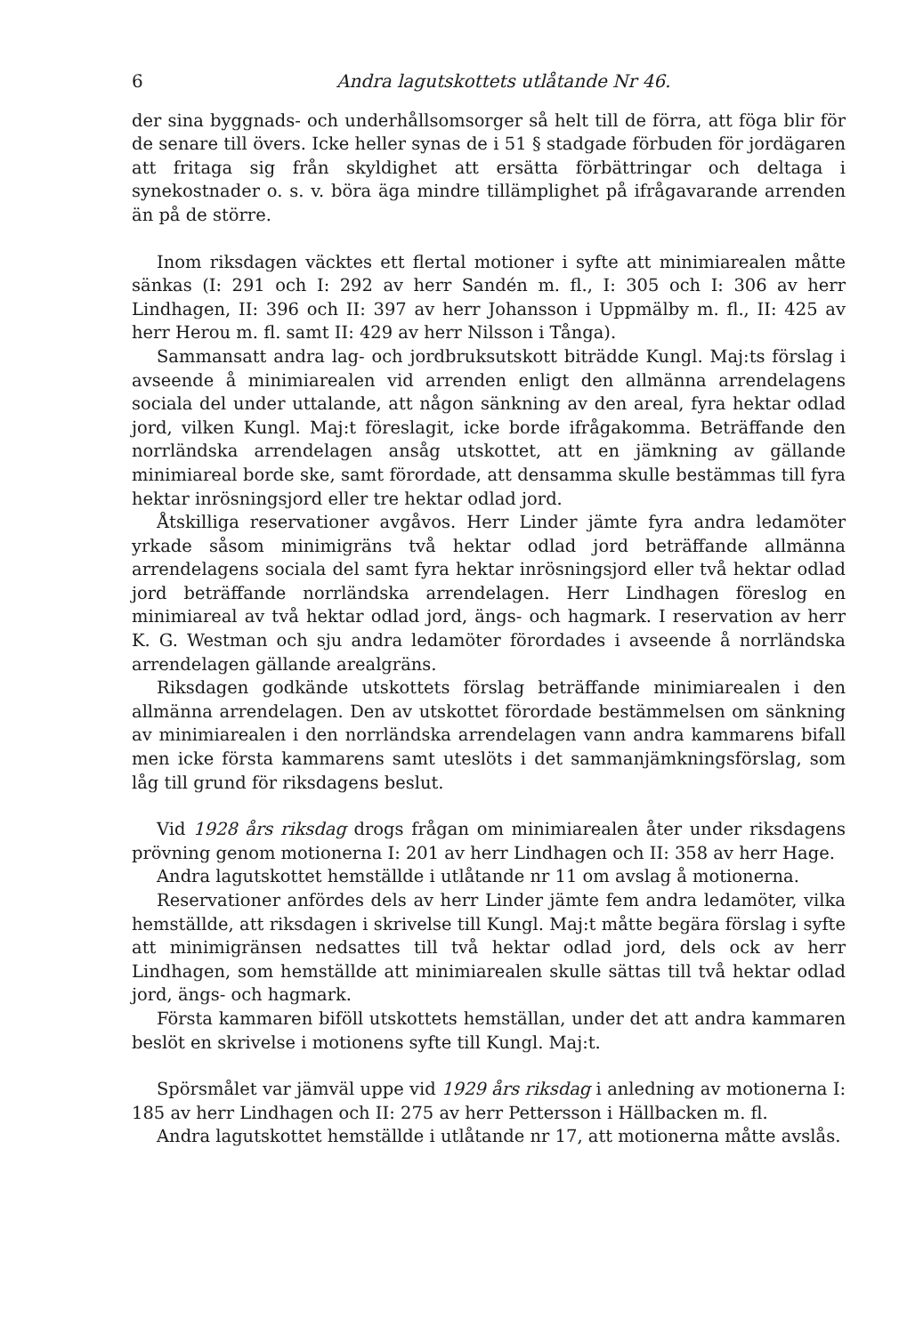6 Andra lagutskottets utlåtande Nr 46.
der sina byggnads- och underhållsomsorger så helt till de förra, att föga blir för de senare till övers. Icke heller synas de i 51 § stadgade förbuden för jordägaren att fritaga sig från skyldighet att ersätta förbättringar och deltaga i synekostnader o. s. v. böra äga mindre tillämplighet på ifrågavarande arrenden än på de större.
Inom riksdagen väcktes ett flertal motioner i syfte att minimiarealen måtte sänkas (I: 291 och I: 292 av herr Sandén m. fl., I: 305 och I: 306 av herr Lindhagen, II: 396 och II: 397 av herr Johansson i Uppmälby m. fl., II: 425 av herr Herou m. fl. samt II: 429 av herr Nilsson i Tånga).
Sammansatt andra lag- och jordbruksutskott biträdde Kungl. Maj:ts förslag i avseende å minimiarealen vid arrenden enligt den allmänna arrendelagens sociala del under uttalande, att någon sänkning av den areal, fyra hektar odlad jord, vilken Kungl. Maj:t föreslagit, icke borde ifrågakomma. Beträffande den norrländska arrendelagen ansåg utskottet, att en jämkning av gällande minimiareal borde ske, samt förordade, att densamma skulle bestämmas till fyra hektar inrösningsjord eller tre hektar odlad jord.
Åtskilliga reservationer avgåvos. Herr Linder jämte fyra andra ledamöter yrkade såsom minimigräns två hektar odlad jord beträffande allmänna arrendelagens sociala del samt fyra hektar inrösningsjord eller två hektar odlad jord beträffande norrländska arrendelagen. Herr Lindhagen föreslog en minimiareal av två hektar odlad jord, ängs- och hagmark. I reservation av herr K. G. Westman och sju andra ledamöter förordades i avseende å norrländska arrendelagen gällande arealgräns.
Riksdagen godkände utskottets förslag beträffande minimiarealen i den allmänna arrendelagen. Den av utskottet förordade bestämmelsen om sänkning av minimiarealen i den norrländska arrendelagen vann andra kammarens bifall men icke första kammarens samt uteslöts i det sammanjämkningsförslag, som låg till grund för riksdagens beslut.
Vid 1928 års riksdag drogs frågan om minimiarealen åter under riksdagens prövning genom motionerna I: 201 av herr Lindhagen och II: 358 av herr Hage.
Andra lagutskottet hemställde i utlåtande nr 11 om avslag å motionerna.
Reservationer anfördes dels av herr Linder jämte fem andra ledamöter, vilka hemställde, att riksdagen i skrivelse till Kungl. Maj:t måtte begära förslag i syfte att minimigränsen nedsattes till två hektar odlad jord, dels ock av herr Lindhagen, som hemställde att minimiarealen skulle sättas till två hektar odlad jord, ängs- och hagmark.
Första kammaren biföll utskottets hemställan, under det att andra kammaren beslöt en skrivelse i motionens syfte till Kungl. Maj:t.
Spörsmålet var jämväl uppe vid 1929 års riksdag i anledning av motionerna I: 185 av herr Lindhagen och II: 275 av herr Pettersson i Hällbacken m. fl.
Andra lagutskottet hemställde i utlåtande nr 17, att motionerna måtte avslås.